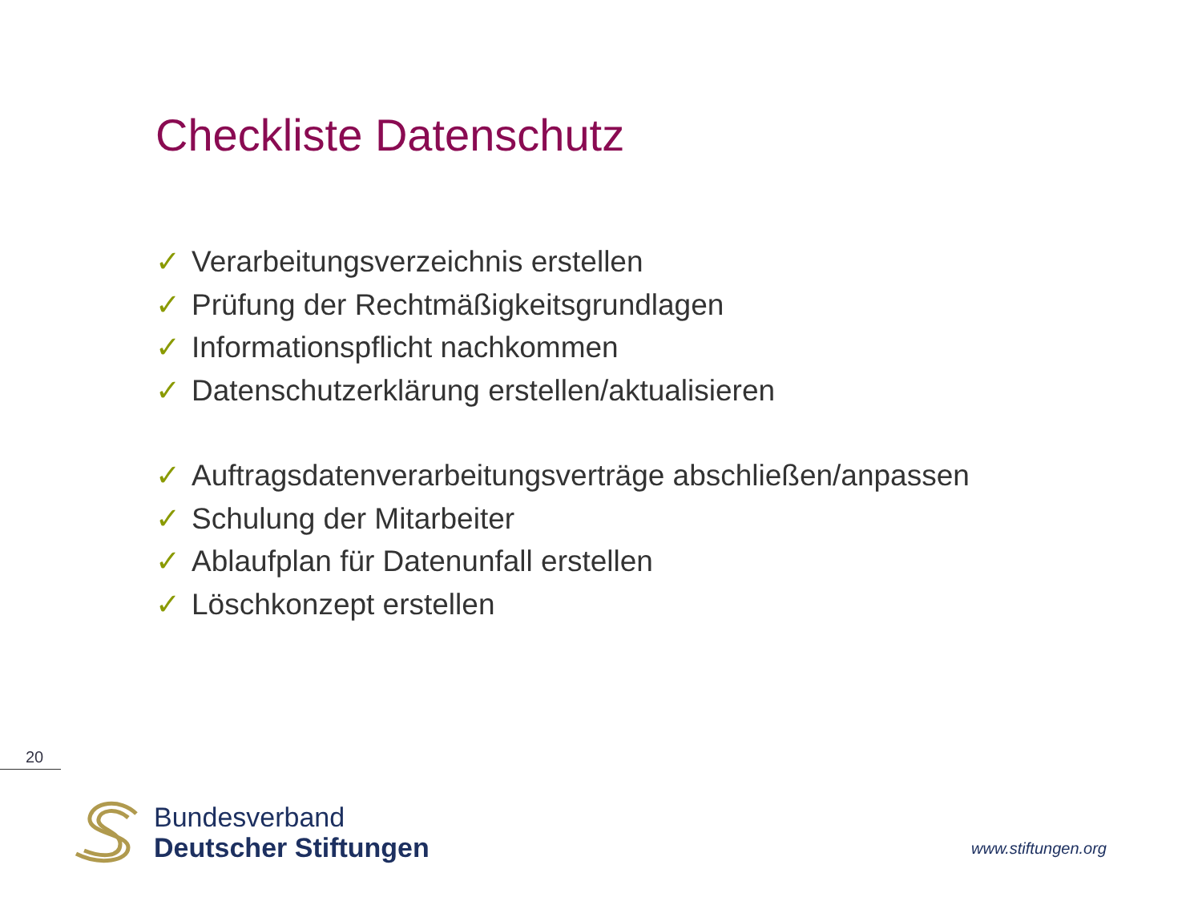Checkliste Datenschutz
✓ Verarbeitungsverzeichnis erstellen
✓ Prüfung der Rechtmäßigkeitsgrundlagen
✓ Informationspflicht nachkommen
✓ Datenschutzerklärung erstellen/aktualisieren
✓ Auftragsdatenverarbeitungsverträge abschließen/anpassen
✓ Schulung der Mitarbeiter
✓ Ablaufplan für Datenunfall erstellen
✓ Löschkonzept erstellen
20
Bundesverband
Deutscher Stiftungen
www.stiftungen.org